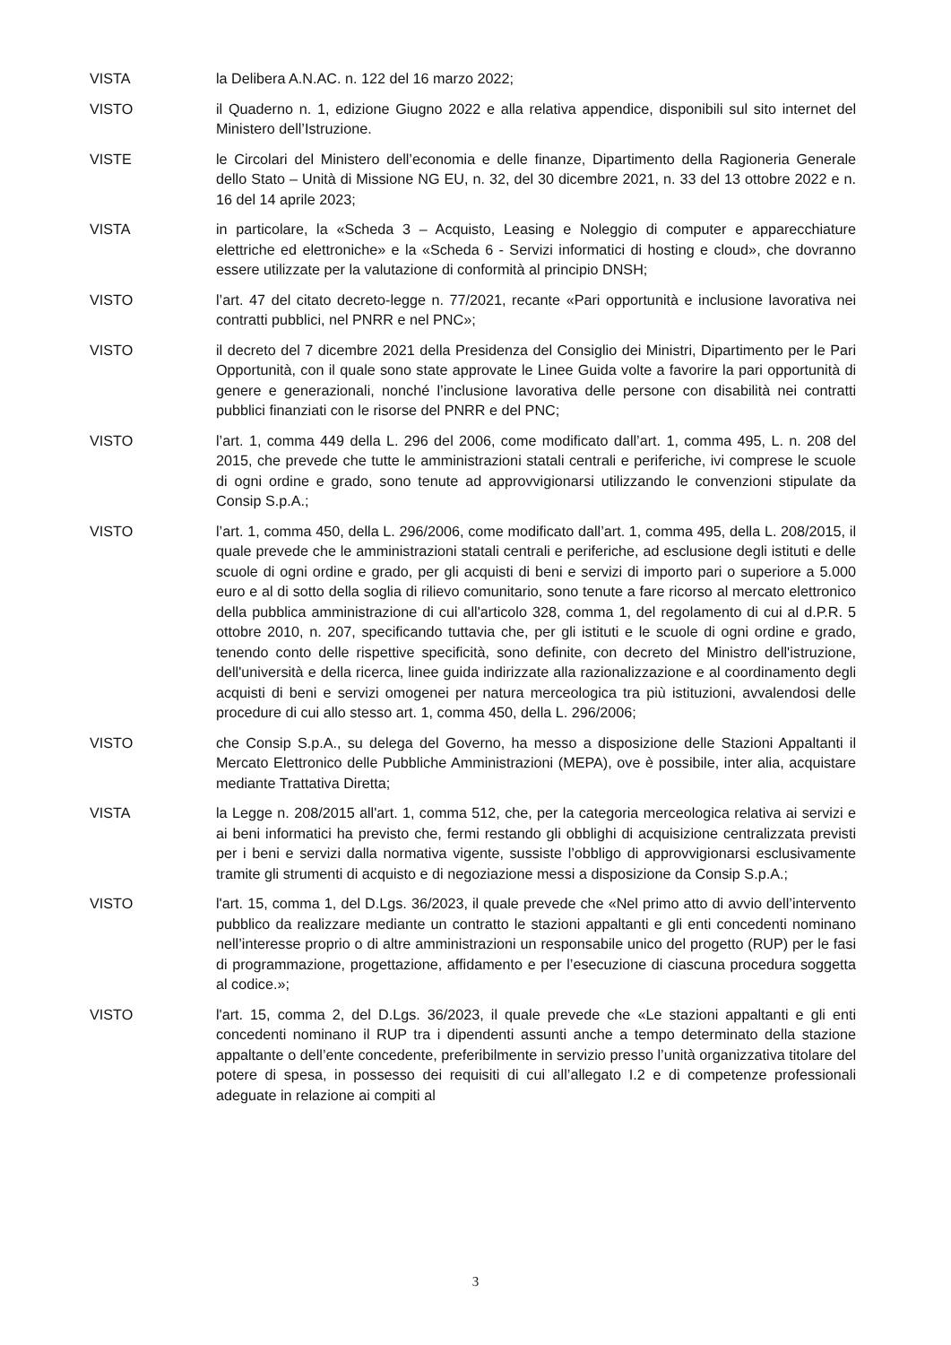VISTA la Delibera A.N.AC. n. 122 del 16 marzo 2022;
VISTO il Quaderno n. 1, edizione Giugno 2022 e alla relativa appendice, disponibili sul sito internet del Ministero dell’Istruzione.
VISTE le Circolari del Ministero dell’economia e delle finanze, Dipartimento della Ragioneria Generale dello Stato – Unità di Missione NG EU, n. 32, del 30 dicembre 2021, n. 33 del 13 ottobre 2022 e n. 16 del 14 aprile 2023;
VISTA in particolare, la «Scheda 3 – Acquisto, Leasing e Noleggio di computer e apparecchiature elettriche ed elettroniche» e la «Scheda 6 - Servizi informatici di hosting e cloud», che dovranno essere utilizzate per la valutazione di conformità al principio DNSH;
VISTO l’art. 47 del citato decreto-legge n. 77/2021, recante «Pari opportunità e inclusione lavorativa nei contratti pubblici, nel PNRR e nel PNC»;
VISTO il decreto del 7 dicembre 2021 della Presidenza del Consiglio dei Ministri, Dipartimento per le Pari Opportunità, con il quale sono state approvate le Linee Guida volte a favorire la pari opportunità di genere e generazionali, nonché l’inclusione lavorativa delle persone con disabilità nei contratti pubblici finanziati con le risorse del PNRR e del PNC;
VISTO l’art. 1, comma 449 della L. 296 del 2006, come modificato dall’art. 1, comma 495, L. n. 208 del 2015, che prevede che tutte le amministrazioni statali centrali e periferiche, ivi comprese le scuole di ogni ordine e grado, sono tenute ad approvvigionarsi utilizzando le convenzioni stipulate da Consip S.p.A.;
VISTO l’art. 1, comma 450, della L. 296/2006, come modificato dall’art. 1, comma 495, della L. 208/2015, il quale prevede che le amministrazioni statali centrali e periferiche, ad esclusione degli istituti e delle scuole di ogni ordine e grado, per gli acquisti di beni e servizi di importo pari o superiore a 5.000 euro e al di sotto della soglia di rilievo comunitario, sono tenute a fare ricorso al mercato elettronico della pubblica amministrazione di cui all'articolo 328, comma 1, del regolamento di cui al d.P.R. 5 ottobre 2010, n. 207, specificando tuttavia che, per gli istituti e le scuole di ogni ordine e grado, tenendo conto delle rispettive specificità, sono definite, con decreto del Ministro dell'istruzione, dell'università e della ricerca, linee guida indirizzate alla razionalizzazione e al coordinamento degli acquisti di beni e servizi omogenei per natura merceologica tra più istituzioni, avvalendosi delle procedure di cui allo stesso art. 1, comma 450, della L. 296/2006;
VISTO che Consip S.p.A., su delega del Governo, ha messo a disposizione delle Stazioni Appaltanti il Mercato Elettronico delle Pubbliche Amministrazioni (MEPA), ove è possibile, inter alia, acquistare mediante Trattativa Diretta;
VISTA la Legge n. 208/2015 all'art. 1, comma 512, che, per la categoria merceologica relativa ai servizi e ai beni informatici ha previsto che, fermi restando gli obblighi di acquisizione centralizzata previsti per i beni e servizi dalla normativa vigente, sussiste l’obbligo di approvvigionarsi esclusivamente tramite gli strumenti di acquisto e di negoziazione messi a disposizione da Consip S.p.A.;
VISTO l'art. 15, comma 1, del D.Lgs. 36/2023, il quale prevede che «Nel primo atto di avvio dell’intervento pubblico da realizzare mediante un contratto le stazioni appaltanti e gli enti concedenti nominano nell’interesse proprio o di altre amministrazioni un responsabile unico del progetto (RUP) per le fasi di programmazione, progettazione, affidamento e per l’esecuzione di ciascuna procedura soggetta al codice.»;
VISTO l'art. 15, comma 2, del D.Lgs. 36/2023, il quale prevede che «Le stazioni appaltanti e gli enti concedenti nominano il RUP tra i dipendenti assunti anche a tempo determinato della stazione appaltante o dell’ente concedente, preferibilmente in servizio presso l’unità organizzativa titolare del potere di spesa, in possesso dei requisiti di cui all’allegato I.2 e di competenze professionali adeguate in relazione ai compiti al
3